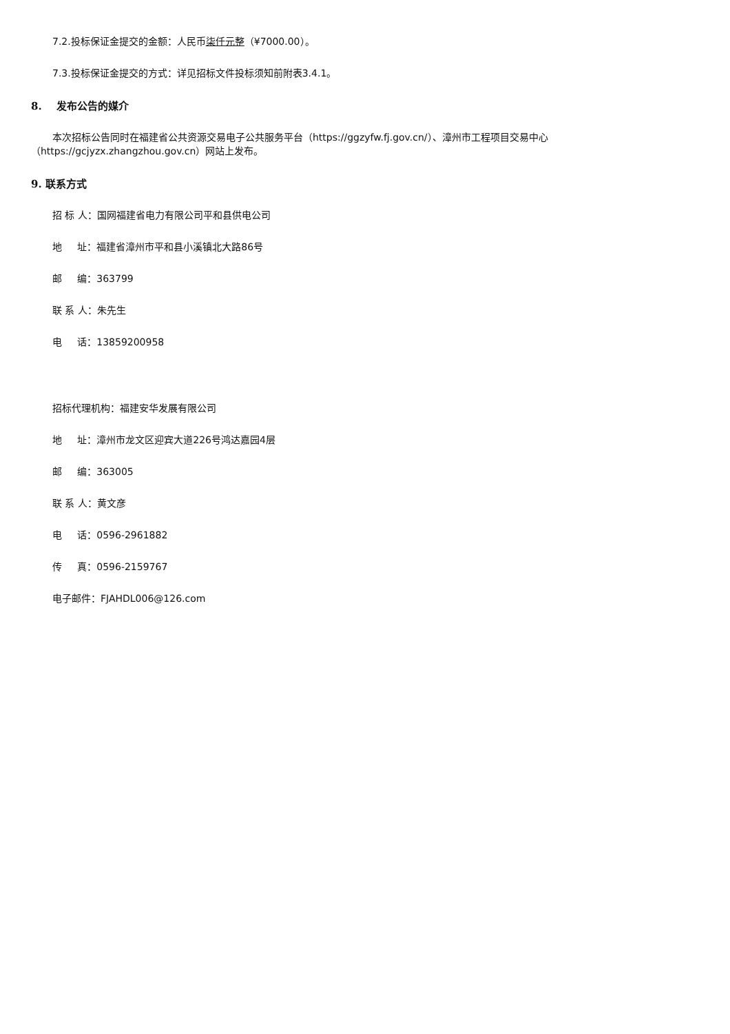7.2.投标保证金提交的金额：人民币柒仟元整（¥7000.00）。
7.3.投标保证金提交的方式：详见招标文件投标须知前附表3.4.1。
8. 发布公告的媒介
本次招标公告同时在福建省公共资源交易电子公共服务平台（https://ggzyfw.fj.gov.cn/）、漳州市工程项目交易中心（https://gcjyzx.zhangzhou.gov.cn）网站上发布。
9. 联系方式
招 标 人：国网福建省电力有限公司平和县供电公司
地 址：福建省漳州市平和县小溪镇北大路86号
邮 编：363799
联 系 人：朱先生
电 话：13859200958
招标代理机构：福建安华发展有限公司
地 址：漳州市龙文区迎宾大道226号鸿达嘉园4层
邮 编：363005
联 系 人：黄文彦
电 话：0596-2961882
传 真：0596-2159767
电子邮件：FJAHDL006@126.com